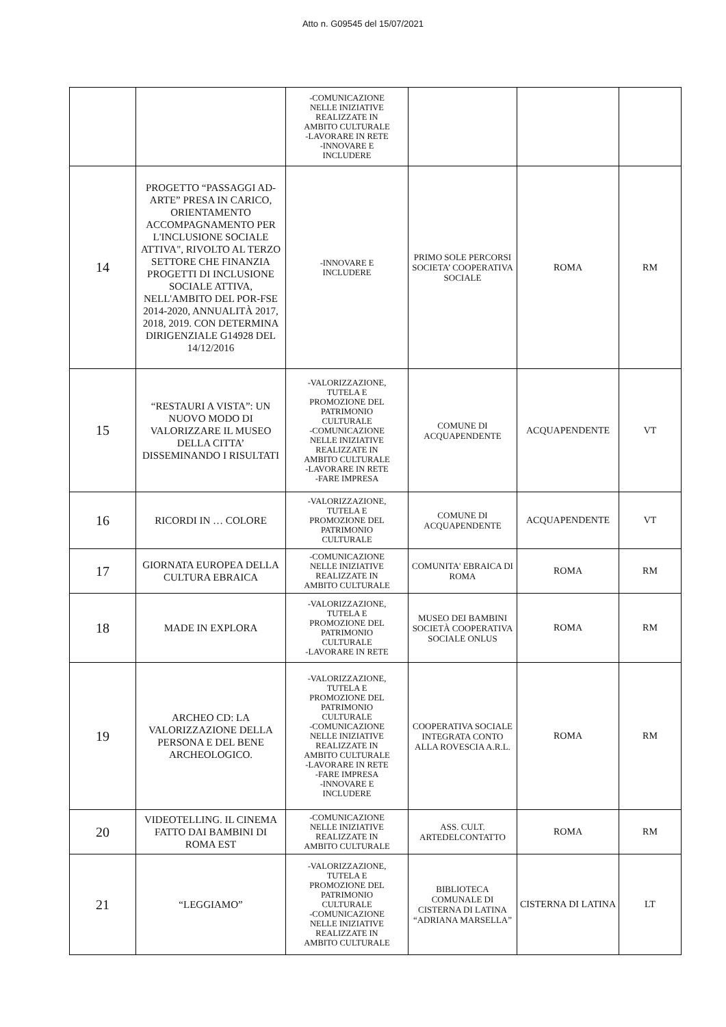Atto n. G09545 del 15/07/2021
| | | -COMUNICAZIONE NELLE INIZIATIVE REALIZZATE IN AMBITO CULTURALE -LAVORARE IN RETE -INNOVARE E INCLUDERE | | | |
| 14 | PROGETTO “PASSAGGI AD-ARTE” PRESA IN CARICO, ORIENTAMENTO ACCOMPAGNAMENTO PER L'INCLUSIONE SOCIALE ATTIVA", RIVOLTO AL TERZO SETTORE CHE FINANZIA PROGETTI DI INCLUSIONE SOCIALE ATTIVA, NELL'AMBITO DEL POR-FSE 2014-2020, ANNUALITÀ 2017, 2018, 2019. CON DETERMINA DIRIGENZIALE G14928 DEL 14/12/2016 | -INNOVARE E INCLUDERE | PRIMO SOLE PERCORSI SOCIETA’ COOPERATIVA SOCIALE | ROMA | RM |
| 15 | “RESTAURI A VISTA”: UN NUOVO MODO DI VALORIZZARE IL MUSEO DELLA CITTA’ DISSEMINANDO I RISULTATI | -VALORIZZAZIONE, TUTELA E PROMOZIONE DEL PATRIMONIO CULTURALE -COMUNICAZIONE NELLE INIZIATIVE REALIZZATE IN AMBITO CULTURALE -LAVORARE IN RETE -FARE IMPRESA | COMUNE DI ACQUAPENDENTE | ACQUAPENDENTE | VT |
| 16 | RICORDI IN … COLORE | -VALORIZZAZIONE, TUTELA E PROMOZIONE DEL PATRIMONIO CULTURALE | COMUNE DI ACQUAPENDENTE | ACQUAPENDENTE | VT |
| 17 | GIORNATA EUROPEA DELLA CULTURA EBRAICA | -COMUNICAZIONE NELLE INIZIATIVE REALIZZATE IN AMBITO CULTURALE | COMUNITA' EBRAICA DI ROMA | ROMA | RM |
| 18 | MADE IN EXPLORA | -VALORIZZAZIONE, TUTELA E PROMOZIONE DEL PATRIMONIO CULTURALE -LAVORARE IN RETE | MUSEO DEI BAMBINI SOCIETÀ COOPERATIVA SOCIALE ONLUS | ROMA | RM |
| 19 | ARCHEO CD: LA VALORIZZAZIONE DELLA PERSONA E DEL BENE ARCHEOLOGICO. | -VALORIZZAZIONE, TUTELA E PROMOZIONE DEL PATRIMONIO CULTURALE -COMUNICAZIONE NELLE INIZIATIVE REALIZZATE IN AMBITO CULTURALE -LAVORARE IN RETE -FARE IMPRESA -INNOVARE E INCLUDERE | COOPERATIVA SOCIALE INTEGRATA CONTO ALLA ROVESCIA A.R.L. | ROMA | RM |
| 20 | VIDEOTELLING. IL CINEMA FATTO DAI BAMBINI DI ROMA EST | -COMUNICAZIONE NELLE INIZIATIVE REALIZZATE IN AMBITO CULTURALE | ASS. CULT. ARTEDELCONTATTO | ROMA | RM |
| 21 | “LEGGIAMO” | -VALORIZZAZIONE, TUTELA E PROMOZIONE DEL PATRIMONIO CULTURALE -COMUNICAZIONE NELLE INIZIATIVE REALIZZATE IN AMBITO CULTURALE | BIBLIOTECA COMUNALE DI CISTERNA DI LATINA “ADRIANA MARSELLA” | CISTERNA DI LATINA | LT |